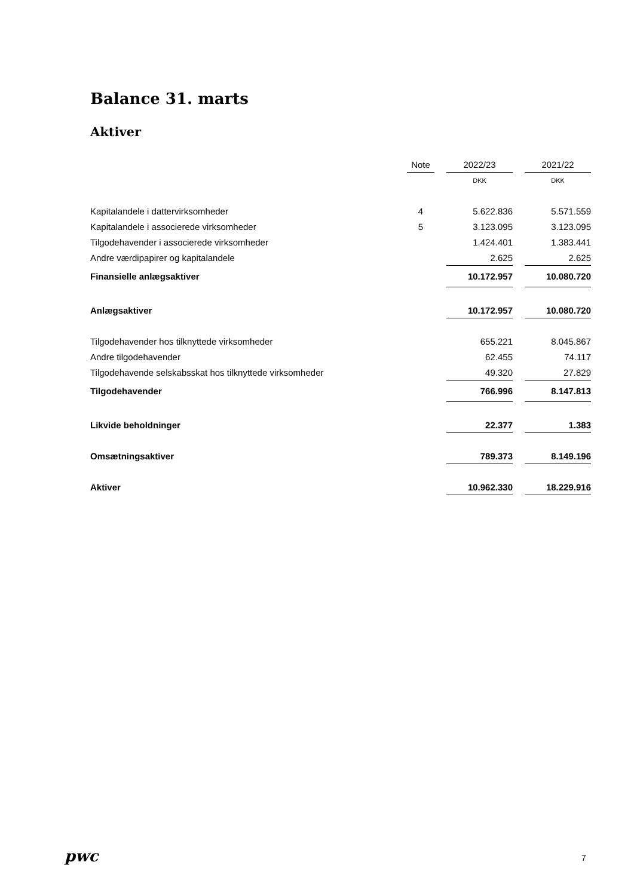Balance 31. marts
Aktiver
| | Note | | 2022/23 | | 2021/22 |
| | | | DKK | | DKK |
| Kapitalandele i dattervirksomheder | 4 | | 5.622.836 | | 5.571.559 |
| Kapitalandele i associerede virksomheder | 5 | | 3.123.095 | | 3.123.095 |
| Tilgodehavender i associerede virksomheder | | | 1.424.401 | | 1.383.441 |
| Andre værdipapirer og kapitalandele | | | 2.625 | | 2.625 |
| Finansielle anlægsaktiver | | | 10.172.957 | | 10.080.720 |
| Anlægsaktiver | | | 10.172.957 | | 10.080.720 |
| Tilgodehavender hos tilknyttede virksomheder | | | 655.221 | | 8.045.867 |
| Andre tilgodehavender | | | 62.455 | | 74.117 |
| Tilgodehavende selskabsskat hos tilknyttede virksomheder | | | 49.320 | | 27.829 |
| Tilgodehavender | | | 766.996 | | 8.147.813 |
| Likvide beholdninger | | | 22.377 | | 1.383 |
| Omsætningsaktiver | | | 789.373 | | 8.149.196 |
| Aktiver | | | 10.962.330 | | 18.229.916 |
pwc 7